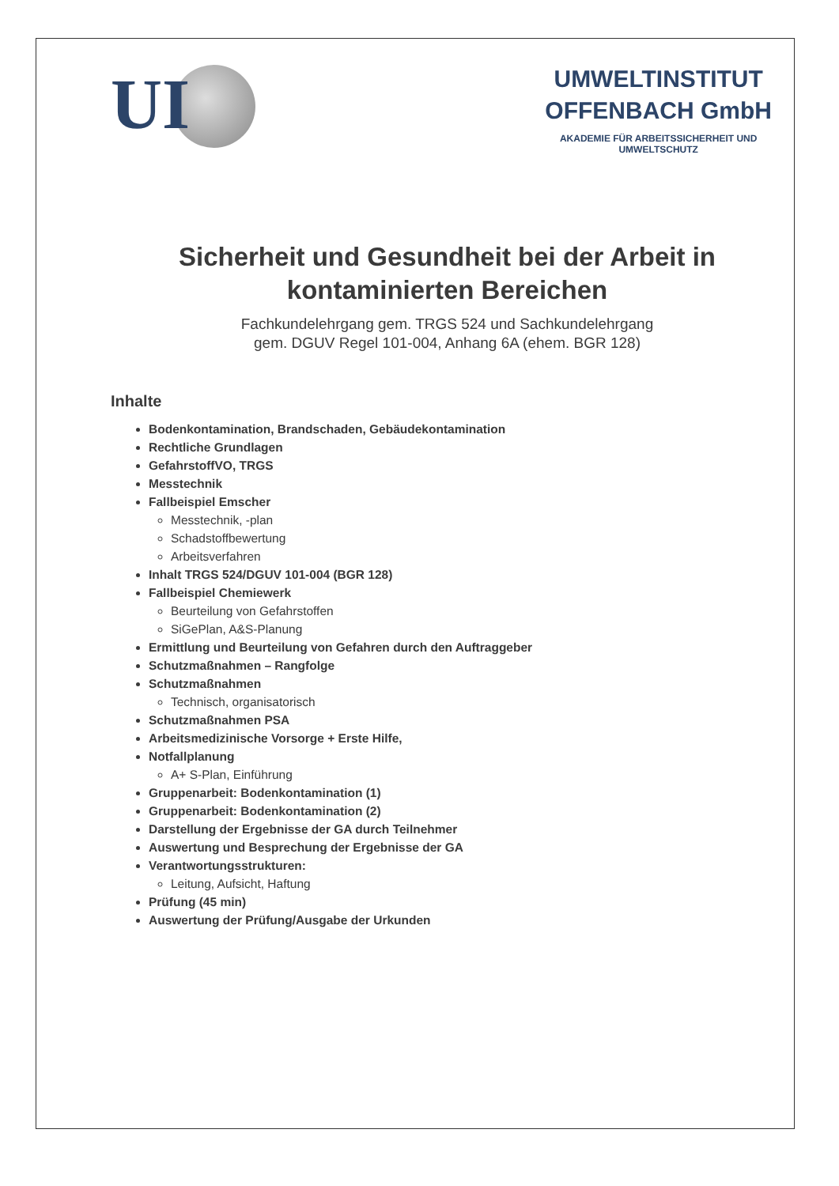UI
UMWELTINSTITUT
OFFENBACH GmbH
AKADEMIE FÜR ARBEITSSICHERHEIT UND
UMWELTSCHUTZ
Sicherheit und Gesundheit bei der Arbeit in
kontaminierten Bereichen
Fachkundelehrgang gem. TRGS 524 und Sachkundelehrgang
gem. DGUV Regel 101-004, Anhang 6A (ehem. BGR 128)
Inhalte
Bodenkontamination, Brandschaden, Gebäudekontamination
Rechtliche Grundlagen
GefahrstoffVO, TRGS
Messtechnik
Fallbeispiel Emscher
Messtechnik, -plan
Schadstoffbewertung
Arbeitsverfahren
Inhalt TRGS 524/DGUV 101-004 (BGR 128)
Fallbeispiel Chemiewerk
Beurteilung von Gefahrstoffen
SiGePlan, A&S-Planung
Ermittlung und Beurteilung von Gefahren durch den Auftraggeber
Schutzmaßnahmen – Rangfolge
Schutzmaßnahmen
Technisch, organisatorisch
Schutzmaßnahmen PSA
Arbeitsmedizinische Vorsorge + Erste Hilfe,
Notfallplanung
A+ S-Plan, Einführung
Gruppenarbeit: Bodenkontamination (1)
Gruppenarbeit: Bodenkontamination (2)
Darstellung der Ergebnisse der GA durch Teilnehmer
Auswertung und Besprechung der Ergebnisse der GA
Verantwortungsstrukturen:
Leitung, Aufsicht, Haftung
Prüfung (45 min)
Auswertung der Prüfung/Ausgabe der Urkunden